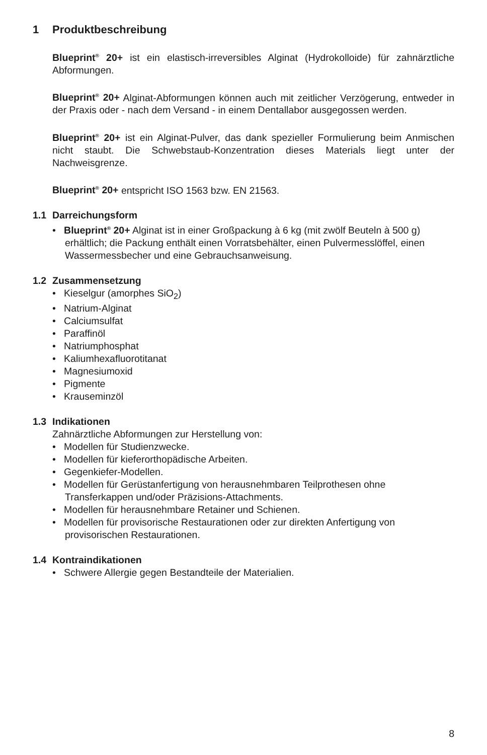1 Produktbeschreibung
Blueprint<sup>®</sup> 20+ ist ein elastisch-irreversibles Alginat (Hydrokolloide) für zahnärztliche Abformungen.
Blueprint<sup>®</sup> 20+ Alginat-Abformungen können auch mit zeitlicher Verzögerung, entweder in der Praxis oder - nach dem Versand - in einem Dentallabor ausgegossen werden.
Blueprint<sup>®</sup> 20+ ist ein Alginat-Pulver, das dank spezieller Formulierung beim Anmischen nicht staubt. Die Schwebstaub-Konzentration dieses Materials liegt unter der Nachweisgrenze.
Blueprint<sup>®</sup> 20+ entspricht ISO 1563 bzw. EN 21563.
1.1 Darreichungsform
• Blueprint<sup>®</sup> 20+ Alginat ist in einer Großpackung à 6 kg (mit zwölf Beuteln à 500 g) erhältlich; die Packung enthält einen Vorratsbehälter, einen Pulvermesslöffel, einen Wassermessbecher und eine Gebrauchsanweisung.
1.2 Zusammensetzung
• Kieselgur (amorphes SiO<sub>2</sub>)
• Natrium-Alginat
• Calciumsulfat
• Paraffinöl
• Natriumphosphat
• Kaliumhexafluorotitanat
• Magnesiumoxid
• Pigmente
• Krauseminzöl
1.3 Indikationen
Zahnärztliche Abformungen zur Herstellung von:
• Modellen für Studienzwecke.
• Modellen für kieferorthopädische Arbeiten.
• Gegenkiefer-Modellen.
• Modellen für Gerüstanfertigung von herausnehmbaren Teilprothesen ohne Transferkappen und/oder Präzisions-Attachments.
• Modellen für herausnehmbare Retainer und Schienen.
• Modellen für provisorische Restaurationen oder zur direkten Anfertigung von provisorischen Restaurationen.
1.4 Kontraindikationen
• Schwere Allergie gegen Bestandteile der Materialien.
8